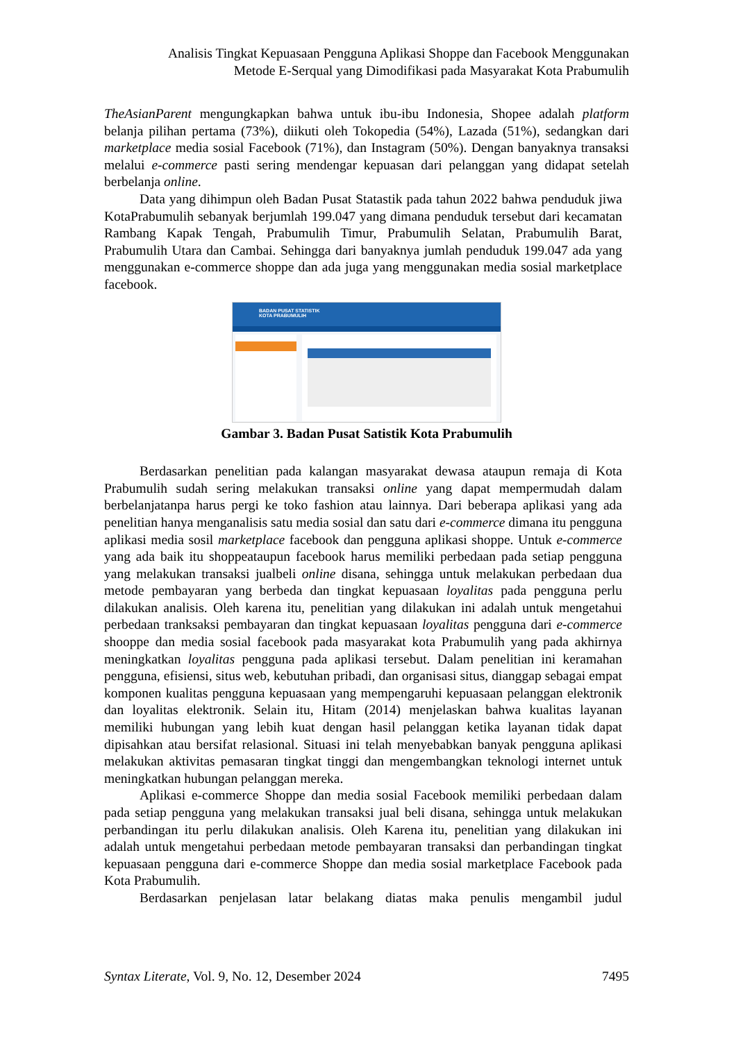Analisis Tingkat Kepuasaan Pengguna Aplikasi Shoppe dan Facebook Menggunakan
Metode E-Serqual yang Dimodifikasi pada Masyarakat Kota Prabumulih
TheAsianParent mengungkapkan bahwa untuk ibu-ibu Indonesia, Shopee adalah platform belanja pilihan pertama (73%), diikuti oleh Tokopedia (54%), Lazada (51%), sedangkan dari marketplace media sosial Facebook (71%), dan Instagram (50%). Dengan banyaknya transaksi melalui e-commerce pasti sering mendengar kepuasan dari pelanggan yang didapat setelah berbelanja online.
Data yang dihimpun oleh Badan Pusat Statastik pada tahun 2022 bahwa penduduk jiwa KotaPrabumulih sebanyak berjumlah 199.047 yang dimana penduduk tersebut dari kecamatan Rambang Kapak Tengah, Prabumulih Timur, Prabumulih Selatan, Prabumulih Barat, Prabumulih Utara dan Cambai. Sehingga dari banyaknya jumlah penduduk 199.047 ada yang menggunakan e-commerce shoppe dan ada juga yang menggunakan media sosial marketplace facebook.
BADAN PUSAT STATISTIK
KOTA PRABUMULIH
Gambar 3. Badan Pusat Satistik Kota Prabumulih
Berdasarkan penelitian pada kalangan masyarakat dewasa ataupun remaja di Kota Prabumulih sudah sering melakukan transaksi online yang dapat mempermudah dalam berbelanjatanpa harus pergi ke toko fashion atau lainnya. Dari beberapa aplikasi yang ada penelitian hanya menganalisis satu media sosial dan satu dari e-commerce dimana itu pengguna aplikasi media sosil marketplace facebook dan pengguna aplikasi shoppe. Untuk e-commerce yang ada baik itu shoppeataupun facebook harus memiliki perbedaan pada setiap pengguna yang melakukan transaksi jualbeli online disana, sehingga untuk melakukan perbedaan dua metode pembayaran yang berbeda dan tingkat kepuasaan loyalitas pada pengguna perlu dilakukan analisis. Oleh karena itu, penelitian yang dilakukan ini adalah untuk mengetahui perbedaan tranksaksi pembayaran dan tingkat kepuasaan loyalitas pengguna dari e-commerce shooppe dan media sosial facebook pada masyarakat kota Prabumulih yang pada akhirnya meningkatkan loyalitas pengguna pada aplikasi tersebut. Dalam penelitian ini keramahan pengguna, efisiensi, situs web, kebutuhan pribadi, dan organisasi situs, dianggap sebagai empat komponen kualitas pengguna kepuasaan yang mempengaruhi kepuasaan pelanggan elektronik dan loyalitas elektronik. Selain itu, Hitam (2014) menjelaskan bahwa kualitas layanan memiliki hubungan yang lebih kuat dengan hasil pelanggan ketika layanan tidak dapat dipisahkan atau bersifat relasional. Situasi ini telah menyebabkan banyak pengguna aplikasi melakukan aktivitas pemasaran tingkat tinggi dan mengembangkan teknologi internet untuk meningkatkan hubungan pelanggan mereka.
Aplikasi e-commerce Shoppe dan media sosial Facebook memiliki perbedaan dalam pada setiap pengguna yang melakukan transaksi jual beli disana, sehingga untuk melakukan perbandingan itu perlu dilakukan analisis. Oleh Karena itu, penelitian yang dilakukan ini adalah untuk mengetahui perbedaan metode pembayaran transaksi dan perbandingan tingkat kepuasaan pengguna dari e-commerce Shoppe dan media sosial marketplace Facebook pada Kota Prabumulih.
Berdasarkan penjelasan latar belakang diatas maka penulis mengambil judul
Syntax Literate, Vol. 9, No. 12, Desember 2024 7495